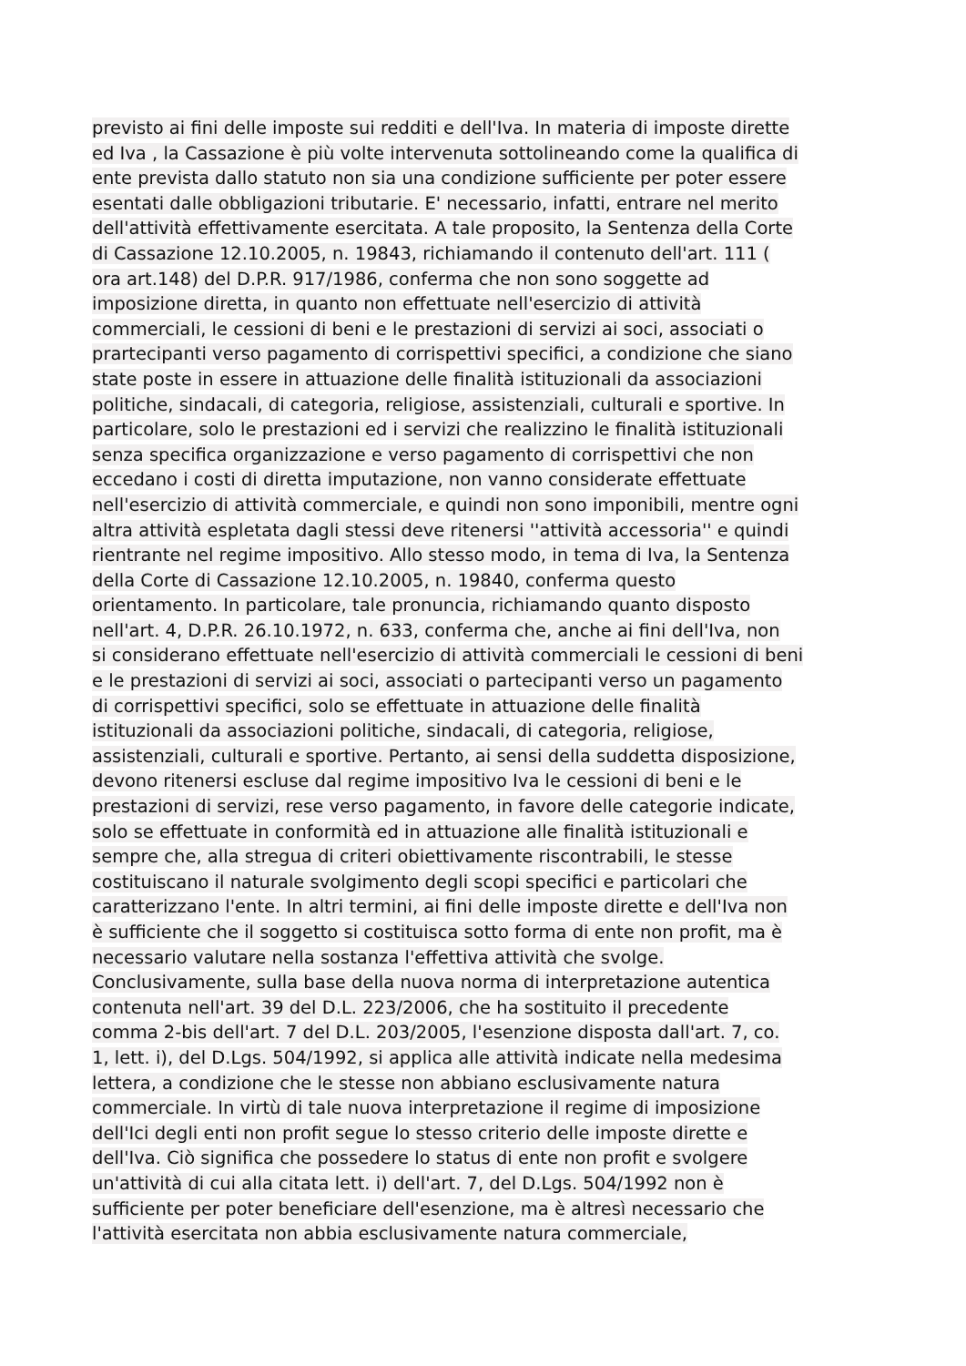previsto ai fini delle imposte sui redditi e dell'Iva. In materia di imposte dirette
ed Iva , la Cassazione è più volte intervenuta sottolineando come la qualifica di
ente prevista dallo statuto non sia una condizione sufficiente per poter essere
esentati dalle obbligazioni tributarie. E' necessario, infatti, entrare nel merito
dell'attività effettivamente esercitata. A tale proposito, la Sentenza della Corte
di Cassazione 12.10.2005, n. 19843, richiamando il contenuto dell'art. 111 (
ora art.148) del D.P.R. 917/1986, conferma che non sono soggette ad
imposizione diretta, in quanto non effettuate nell'esercizio di attività
commerciali, le cessioni di beni e le prestazioni di servizi ai soci, associati o
prartecipanti verso pagamento di corrispettivi specifici, a condizione che siano
state poste in essere in attuazione delle finalità istituzionali da associazioni
politiche, sindacali, di categoria, religiose, assistenziali, culturali e sportive. In
particolare, solo le prestazioni ed i servizi che realizzino le finalità istituzionali
senza specifica organizzazione e verso pagamento di corrispettivi che non
eccedano i costi di diretta imputazione, non vanno considerate effettuate
nell'esercizio di attività commerciale, e quindi non sono imponibili, mentre ogni
altra attività espletata dagli stessi deve ritenersi ''attività accessoria'' e quindi
rientrante nel regime impositivo. Allo stesso modo, in tema di Iva, la Sentenza
della Corte di Cassazione 12.10.2005, n. 19840, conferma questo
orientamento. In particolare, tale pronuncia, richiamando quanto disposto
nell'art. 4, D.P.R. 26.10.1972, n. 633, conferma che, anche ai fini dell'Iva, non
si considerano effettuate nell'esercizio di attività commerciali le cessioni di beni
e le prestazioni di servizi ai soci, associati o partecipanti verso un pagamento
di corrispettivi specifici, solo se effettuate in attuazione delle finalità
istituzionali da associazioni politiche, sindacali, di categoria, religiose,
assistenziali, culturali e sportive. Pertanto, ai sensi della suddetta disposizione,
devono ritenersi escluse dal regime impositivo Iva le cessioni di beni e le
prestazioni di servizi, rese verso pagamento, in favore delle categorie indicate,
solo se effettuate in conformità ed in attuazione alle finalità istituzionali e
sempre che, alla stregua di criteri obiettivamente riscontrabili, le stesse
costituiscano il naturale svolgimento degli scopi specifici e particolari che
caratterizzano l'ente. In altri termini, ai fini delle imposte dirette e dell'Iva non
è sufficiente che il soggetto si costituisca sotto forma di ente non profit, ma è
necessario valutare nella sostanza l'effettiva attività che svolge.
Conclusivamente, sulla base della nuova norma di interpretazione autentica
contenuta nell'art. 39 del D.L. 223/2006, che ha sostituito il precedente
comma 2-bis dell'art. 7 del D.L. 203/2005, l'esenzione disposta dall'art. 7, co.
1, lett. i), del D.Lgs. 504/1992, si applica alle attività indicate nella medesima
lettera, a condizione che le stesse non abbiano esclusivamente natura
commerciale. In virtù di tale nuova interpretazione il regime di imposizione
dell'Ici degli enti non profit segue lo stesso criterio delle imposte dirette e
dell'Iva. Ciò significa che possedere lo status di ente non profit e svolgere
un'attività di cui alla citata lett. i) dell'art. 7, del D.Lgs. 504/1992 non è
sufficiente per poter beneficiare dell'esenzione, ma è altresì necessario che
l'attività esercitata non abbia esclusivamente natura commerciale,